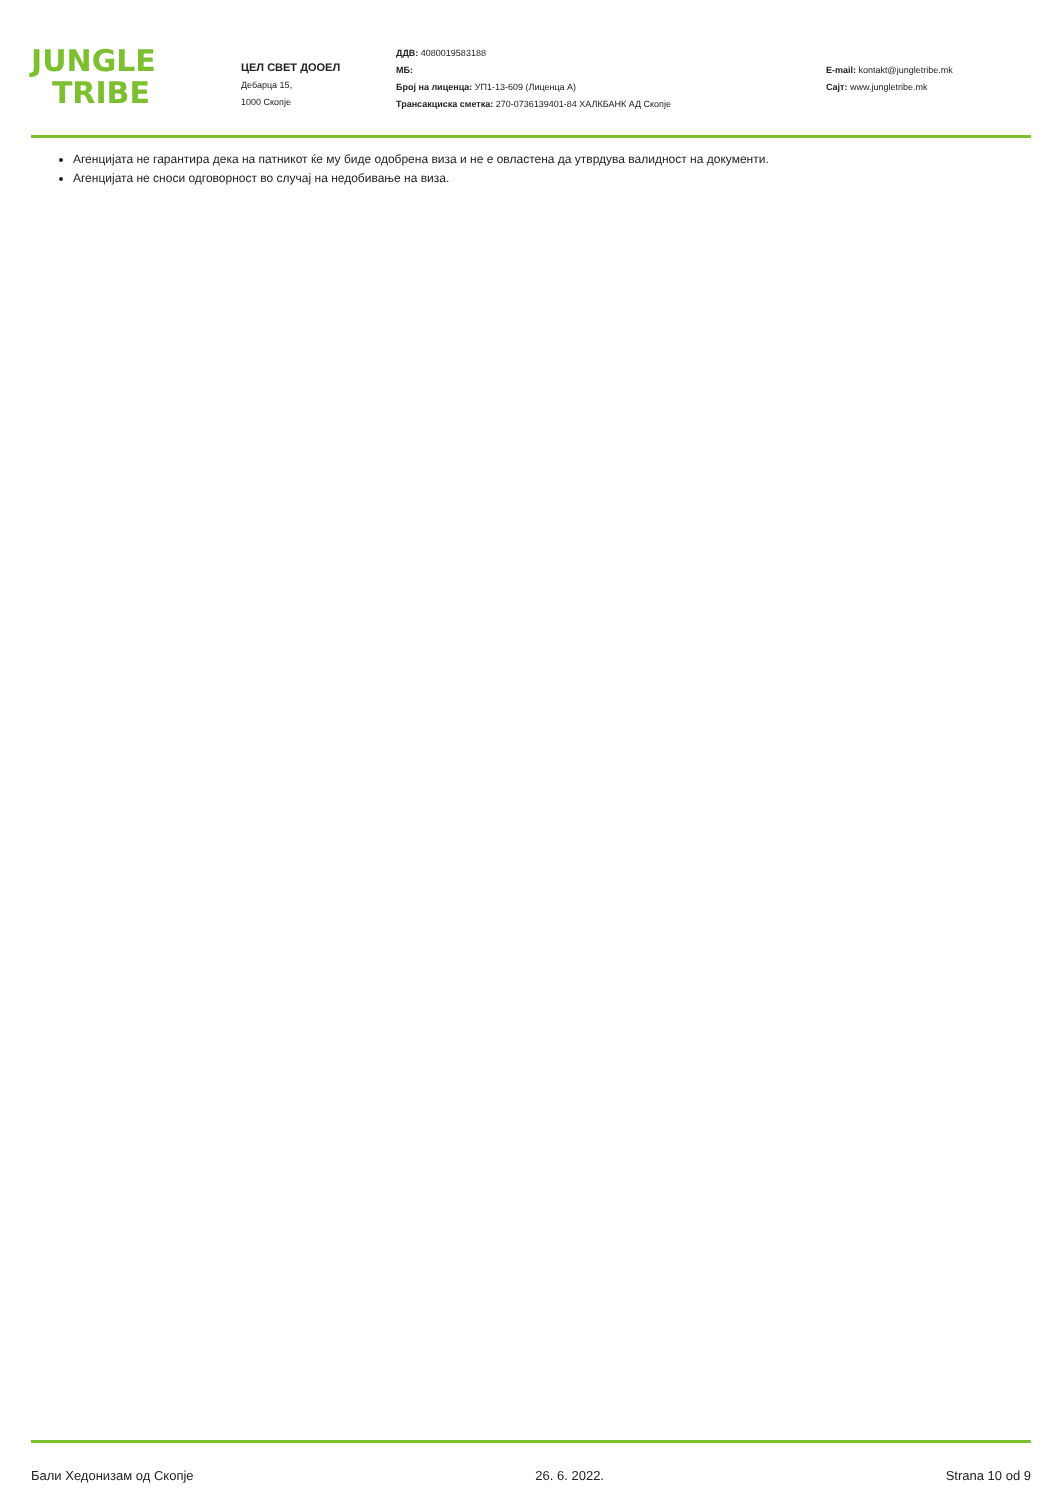JUNGLE
TRIBE
ЦЕЛ СВЕТ ДООЕЛ
Дебарца 15,
1000 Скопје
ДДВ: 4080019583188
МБ:
Број на лиценца: УП1-13-609 (Лиценца А)
Трансакциска сметка: 270-0736139401-84 ХАЛКБАНК АД Скопје
E-mail: kontakt@jungletribe.mk
Сајт: www.jungletribe.mk
Агенцијата не гарантира дека на патникот ќе му биде одобрена виза и не е овластена да утврдува валидност на документи.
Агенцијата не сноси одговорност во случај на недобивање на виза.
Бали Хедонизам од Скопје 26. 6. 2022. Strana 10 od 9